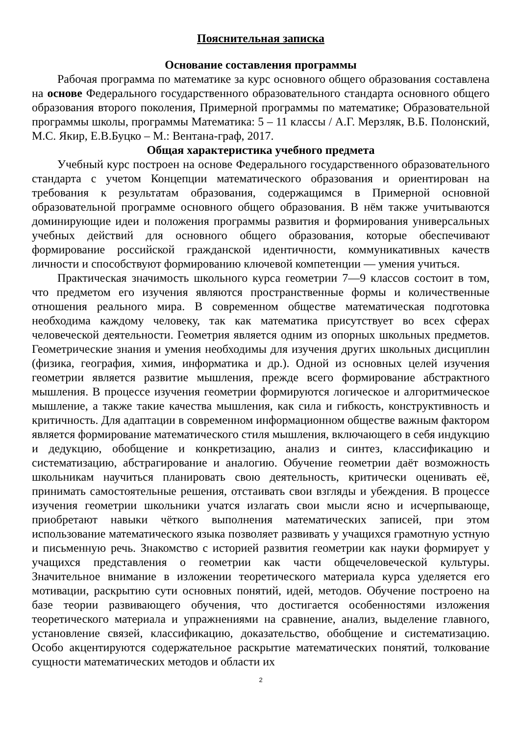Пояснительная записка
Основание составления программы
Рабочая программа по математике за курс основного общего образования составлена на основе Федерального государственного образовательного стандарта основного общего образования второго поколения, Примерной программы по математике; Образовательной программы школы, программы Математика: 5 – 11 классы / А.Г. Мерзляк, В.Б. Полонский, М.С. Якир, Е.В.Буцко – М.: Вентана-граф, 2017.
Общая характеристика учебного предмета
Учебный курс построен на основе Федерального государственного образовательного стандарта с учетом Концепции математического образования и ориентирован на требования к результатам образования, содержащимся в Примерной основной образовательной программе основного общего образования. В нём также учитываются доминирующие идеи и положения программы развития и формирования универсальных учебных действий для основного общего образования, которые обеспечивают формирование российской гражданской идентичности, коммуникативных качеств личности и способствуют формированию ключевой компетенции — умения учиться.
Практическая значимость школьного курса геометрии 7—9 классов состоит в том, что предметом его изучения являются пространственные формы и количественные отношения реального мира. В современном обществе математическая подготовка необходима каждому человеку, так как математика присутствует во всех сферах человеческой деятельности. Геометрия является одним из опорных школьных предметов. Геометрические знания и умения необходимы для изучения других школьных дисциплин (физика, география, химия, информатика и др.). Одной из основных целей изучения геометрии является развитие мышления, прежде всего формирование абстрактного мышления. В процессе изучения геометрии формируются логическое и алгоритмическое мышление, а также такие качества мышления, как сила и гибкость, конструктивность и критичность. Для адаптации в современном информационном обществе важным фактором является формирование математического стиля мышления, включающего в себя индукцию и дедукцию, обобщение и конкретизацию, анализ и синтез, классификацию и систематизацию, абстрагирование и аналогию. Обучение геометрии даёт возможность школьникам научиться планировать свою деятельность, критически оценивать её, принимать самостоятельные решения, отстаивать свои взгляды и убеждения. В процессе изучения геометрии школьники учатся излагать свои мысли ясно и исчерпывающе, приобретают навыки чёткого выполнения математических записей, при этом использование математического языка позволяет развивать у учащихся грамотную устную и письменную речь. Знакомство с историей развития геометрии как науки формирует у учащихся представления о геометрии как части общечеловеческой культуры. Значительное внимание в изложении теоретического материала курса уделяется его мотивации, раскрытию сути основных понятий, идей, методов. Обучение построено на базе теории развивающего обучения, что достигается особенностями изложения теоретического материала и упражнениями на сравнение, анализ, выделение главного, установление связей, классификацию, доказательство, обобщение и систематизацию. Особо акцентируются содержательное раскрытие математических понятий, толкование сущности математических методов и области их
2